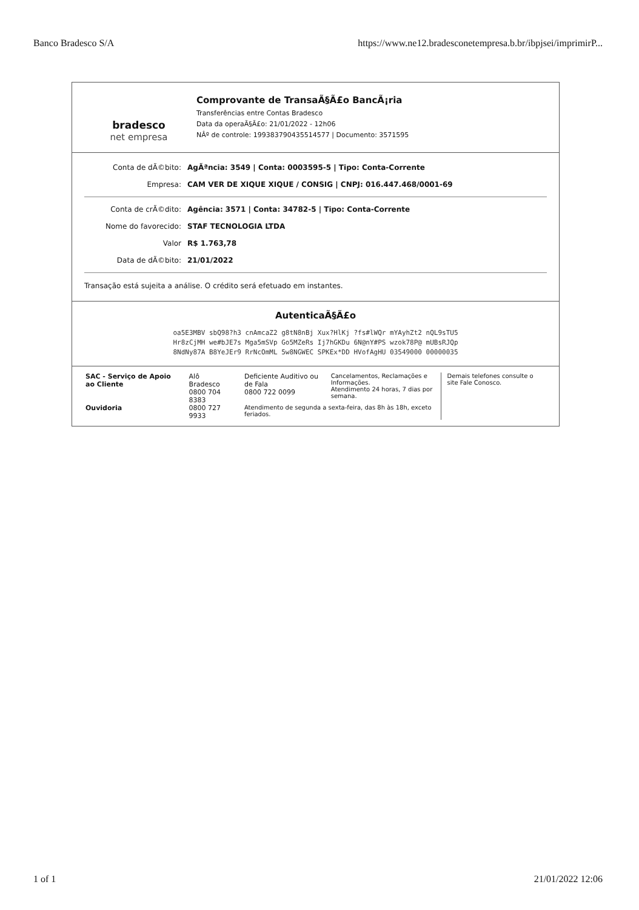Banco Bradesco S/A https://www.ne12.bradesconetempresa.b.br/ibpjsei/imprimirP...
bradesco
net empresa
Comprovante de TransaÃ§Ã£o BancÃ¡ria
Transferências entre Contas Bradesco
Data da operaÃ§Ã£o: 21/01/2022 - 12h06
NÂº de controle: 199383790435514577 | Documento: 3571595
Conta de dÃ©bito: AgÃªncia: 3549 | Conta: 0003595-5 | Tipo: Conta-Corrente
Empresa: CAM VER DE XIQUE XIQUE / CONSIG | CNPJ: 016.447.468/0001-69
Conta de crÃ©dito: Agência: 3571 | Conta: 34782-5 | Tipo: Conta-Corrente
Nome do favorecido: STAF TECNOLOGIA LTDA
Valor R$ 1.763,78
Data de dÃ©bito: 21/01/2022
Transação está sujeita a análise. O crédito será efetuado em instantes.
AutenticaÃ§Ã£o
oa5E3MBV sbQ98?h3 cnAmcaZ2 g8tN8nBj Xux?HlKj ?fs#lWQr mYAyhZt2 nQL9sTU5
Hr8zCjMH we#bJE7s Mga5mSVp Go5MZeRs Ij7hGKDu 6N@nY#PS wzok78P@ mUBsRJQp
8NdNy87A B8YeJEr9 RrNcOmML 5w8NGWEC SPKEx*DD HVofAgHU 03549000 00000035
| SAC - Serviço de Apoio ao Cliente | Alô Bradesco 0800 704 8383 | Deficiente Auditivo ou de Fala 0800 722 0099 | Cancelamentos, Reclamações e Informações. Atendimento 24 horas, 7 dias por semana. | Demais telefones consulte o site Fale Conosco. |
| Ouvidoria | 0800 727 9933 | Atendimento de segunda a sexta-feira, das 8h às 18h, exceto feriados. | | |
1 of 1 21/01/2022 12:06